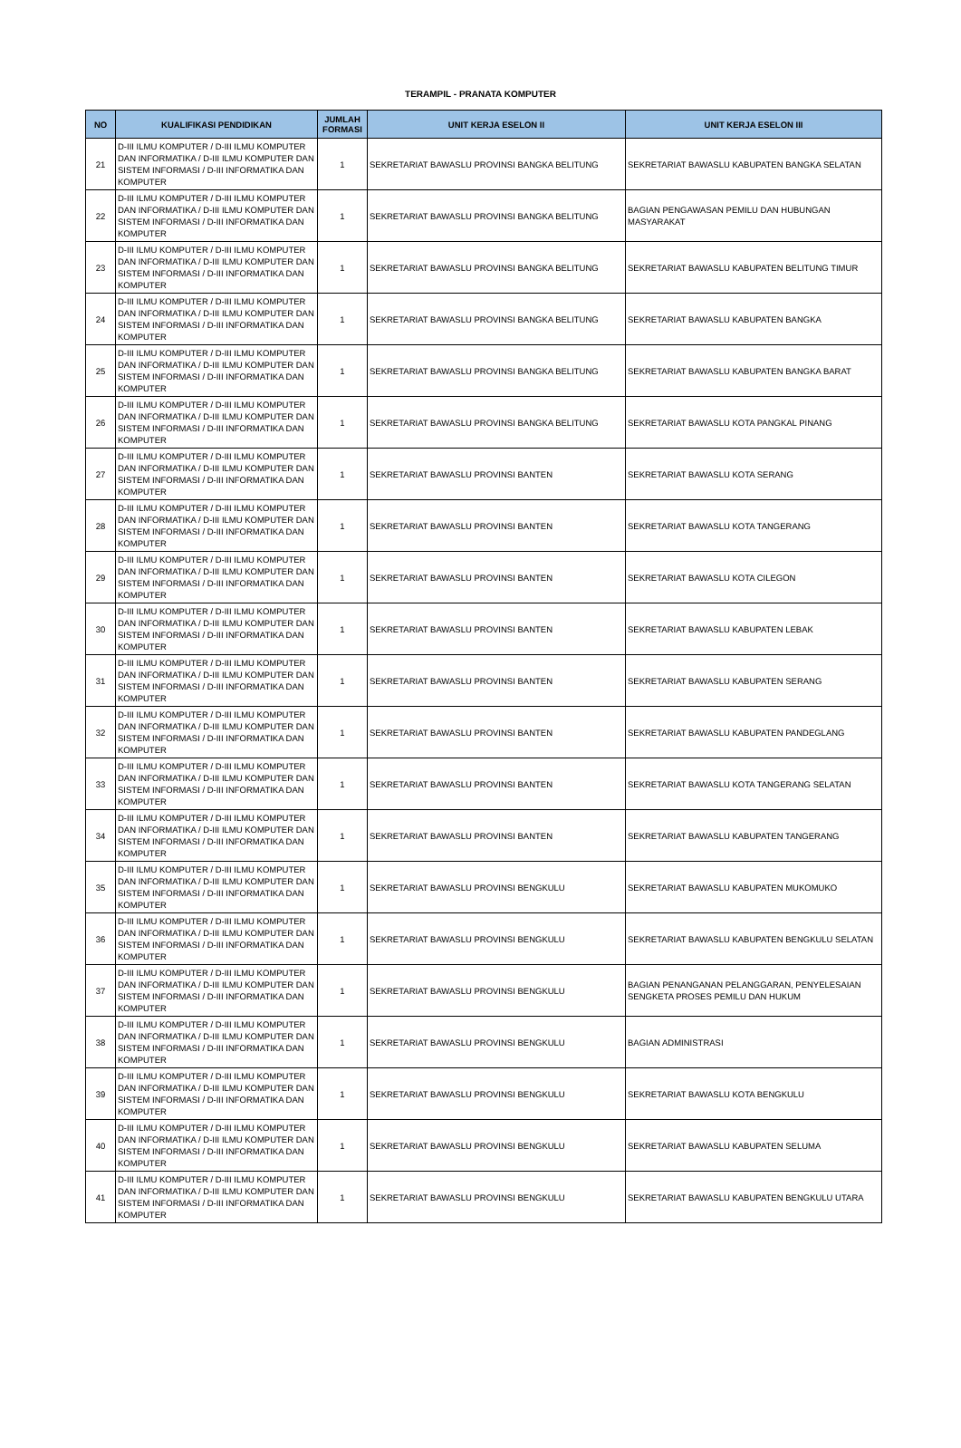TERAMPIL - PRANATA KOMPUTER
| NO | KUALIFIKASI PENDIDIKAN | JUMLAH FORMASI | UNIT KERJA ESELON II | UNIT KERJA ESELON III |
| --- | --- | --- | --- | --- |
| 21 | D-III ILMU KOMPUTER / D-III ILMU KOMPUTER DAN INFORMATIKA / D-III ILMU KOMPUTER DAN SISTEM INFORMASI / D-III INFORMATIKA DAN KOMPUTER | 1 | SEKRETARIAT BAWASLU PROVINSI BANGKA BELITUNG | SEKRETARIAT BAWASLU KABUPATEN BANGKA SELATAN |
| 22 | D-III ILMU KOMPUTER / D-III ILMU KOMPUTER DAN INFORMATIKA / D-III ILMU KOMPUTER DAN SISTEM INFORMASI / D-III INFORMATIKA DAN KOMPUTER | 1 | SEKRETARIAT BAWASLU PROVINSI BANGKA BELITUNG | BAGIAN PENGAWASAN PEMILU DAN HUBUNGAN MASYARAKAT |
| 23 | D-III ILMU KOMPUTER / D-III ILMU KOMPUTER DAN INFORMATIKA / D-III ILMU KOMPUTER DAN SISTEM INFORMASI / D-III INFORMATIKA DAN KOMPUTER | 1 | SEKRETARIAT BAWASLU PROVINSI BANGKA BELITUNG | SEKRETARIAT BAWASLU KABUPATEN BELITUNG TIMUR |
| 24 | D-III ILMU KOMPUTER / D-III ILMU KOMPUTER DAN INFORMATIKA / D-III ILMU KOMPUTER DAN SISTEM INFORMASI / D-III INFORMATIKA DAN KOMPUTER | 1 | SEKRETARIAT BAWASLU PROVINSI BANGKA BELITUNG | SEKRETARIAT BAWASLU KABUPATEN BANGKA |
| 25 | D-III ILMU KOMPUTER / D-III ILMU KOMPUTER DAN INFORMATIKA / D-III ILMU KOMPUTER DAN SISTEM INFORMASI / D-III INFORMATIKA DAN KOMPUTER | 1 | SEKRETARIAT BAWASLU PROVINSI BANGKA BELITUNG | SEKRETARIAT BAWASLU KABUPATEN BANGKA BARAT |
| 26 | D-III ILMU KOMPUTER / D-III ILMU KOMPUTER DAN INFORMATIKA / D-III ILMU KOMPUTER DAN SISTEM INFORMASI / D-III INFORMATIKA DAN KOMPUTER | 1 | SEKRETARIAT BAWASLU PROVINSI BANGKA BELITUNG | SEKRETARIAT BAWASLU KOTA PANGKAL PINANG |
| 27 | D-III ILMU KOMPUTER / D-III ILMU KOMPUTER DAN INFORMATIKA / D-III ILMU KOMPUTER DAN SISTEM INFORMASI / D-III INFORMATIKA DAN KOMPUTER | 1 | SEKRETARIAT BAWASLU PROVINSI BANTEN | SEKRETARIAT BAWASLU KOTA SERANG |
| 28 | D-III ILMU KOMPUTER / D-III ILMU KOMPUTER DAN INFORMATIKA / D-III ILMU KOMPUTER DAN SISTEM INFORMASI / D-III INFORMATIKA DAN KOMPUTER | 1 | SEKRETARIAT BAWASLU PROVINSI BANTEN | SEKRETARIAT BAWASLU KOTA TANGERANG |
| 29 | D-III ILMU KOMPUTER / D-III ILMU KOMPUTER DAN INFORMATIKA / D-III ILMU KOMPUTER DAN SISTEM INFORMASI / D-III INFORMATIKA DAN KOMPUTER | 1 | SEKRETARIAT BAWASLU PROVINSI BANTEN | SEKRETARIAT BAWASLU KOTA CILEGON |
| 30 | D-III ILMU KOMPUTER / D-III ILMU KOMPUTER DAN INFORMATIKA / D-III ILMU KOMPUTER DAN SISTEM INFORMASI / D-III INFORMATIKA DAN KOMPUTER | 1 | SEKRETARIAT BAWASLU PROVINSI BANTEN | SEKRETARIAT BAWASLU KABUPATEN LEBAK |
| 31 | D-III ILMU KOMPUTER / D-III ILMU KOMPUTER DAN INFORMATIKA / D-III ILMU KOMPUTER DAN SISTEM INFORMASI / D-III INFORMATIKA DAN KOMPUTER | 1 | SEKRETARIAT BAWASLU PROVINSI BANTEN | SEKRETARIAT BAWASLU KABUPATEN SERANG |
| 32 | D-III ILMU KOMPUTER / D-III ILMU KOMPUTER DAN INFORMATIKA / D-III ILMU KOMPUTER DAN SISTEM INFORMASI / D-III INFORMATIKA DAN KOMPUTER | 1 | SEKRETARIAT BAWASLU PROVINSI BANTEN | SEKRETARIAT BAWASLU KABUPATEN PANDEGLANG |
| 33 | D-III ILMU KOMPUTER / D-III ILMU KOMPUTER DAN INFORMATIKA / D-III ILMU KOMPUTER DAN SISTEM INFORMASI / D-III INFORMATIKA DAN KOMPUTER | 1 | SEKRETARIAT BAWASLU PROVINSI BANTEN | SEKRETARIAT BAWASLU KOTA TANGERANG SELATAN |
| 34 | D-III ILMU KOMPUTER / D-III ILMU KOMPUTER DAN INFORMATIKA / D-III ILMU KOMPUTER DAN SISTEM INFORMASI / D-III INFORMATIKA DAN KOMPUTER | 1 | SEKRETARIAT BAWASLU PROVINSI BANTEN | SEKRETARIAT BAWASLU KABUPATEN TANGERANG |
| 35 | D-III ILMU KOMPUTER / D-III ILMU KOMPUTER DAN INFORMATIKA / D-III ILMU KOMPUTER DAN SISTEM INFORMASI / D-III INFORMATIKA DAN KOMPUTER | 1 | SEKRETARIAT BAWASLU PROVINSI BENGKULU | SEKRETARIAT BAWASLU KABUPATEN MUKOMUKO |
| 36 | D-III ILMU KOMPUTER / D-III ILMU KOMPUTER DAN INFORMATIKA / D-III ILMU KOMPUTER DAN SISTEM INFORMASI / D-III INFORMATIKA DAN KOMPUTER | 1 | SEKRETARIAT BAWASLU PROVINSI BENGKULU | SEKRETARIAT BAWASLU KABUPATEN BENGKULU SELATAN |
| 37 | D-III ILMU KOMPUTER / D-III ILMU KOMPUTER DAN INFORMATIKA / D-III ILMU KOMPUTER DAN SISTEM INFORMASI / D-III INFORMATIKA DAN KOMPUTER | 1 | SEKRETARIAT BAWASLU PROVINSI BENGKULU | BAGIAN PENANGANAN PELANGGARAN, PENYELESAIAN SENGKETA PROSES PEMILU DAN HUKUM |
| 38 | D-III ILMU KOMPUTER / D-III ILMU KOMPUTER DAN INFORMATIKA / D-III ILMU KOMPUTER DAN SISTEM INFORMASI / D-III INFORMATIKA DAN KOMPUTER | 1 | SEKRETARIAT BAWASLU PROVINSI BENGKULU | BAGIAN ADMINISTRASI |
| 39 | D-III ILMU KOMPUTER / D-III ILMU KOMPUTER DAN INFORMATIKA / D-III ILMU KOMPUTER DAN SISTEM INFORMASI / D-III INFORMATIKA DAN KOMPUTER | 1 | SEKRETARIAT BAWASLU PROVINSI BENGKULU | SEKRETARIAT BAWASLU KOTA BENGKULU |
| 40 | D-III ILMU KOMPUTER / D-III ILMU KOMPUTER DAN INFORMATIKA / D-III ILMU KOMPUTER DAN SISTEM INFORMASI / D-III INFORMATIKA DAN KOMPUTER | 1 | SEKRETARIAT BAWASLU PROVINSI BENGKULU | SEKRETARIAT BAWASLU KABUPATEN SELUMA |
| 41 | D-III ILMU KOMPUTER / D-III ILMU KOMPUTER DAN INFORMATIKA / D-III ILMU KOMPUTER DAN SISTEM INFORMASI / D-III INFORMATIKA DAN KOMPUTER | 1 | SEKRETARIAT BAWASLU PROVINSI BENGKULU | SEKRETARIAT BAWASLU KABUPATEN BENGKULU UTARA |